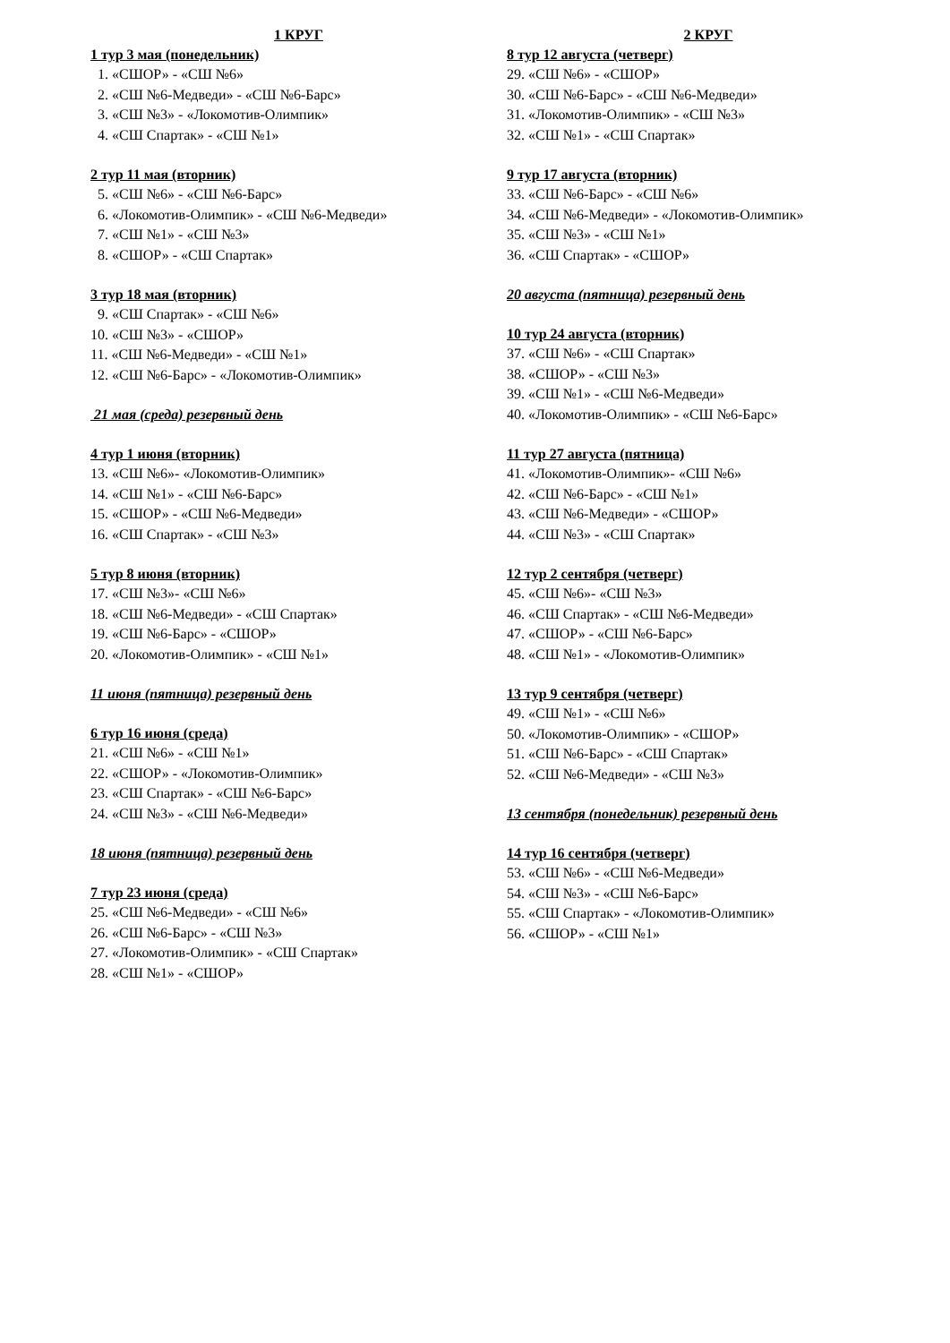1 КРУГ
1 тур 3 мая (понедельник)
1. «СШОР» - «СШ №6»
2. «СШ №6-Медведи» - «СШ №6-Барс»
3. «СШ №3» - «Локомотив-Олимпик»
4. «СШ Спартак» - «СШ №1»
2 тур 11 мая (вторник)
5. «СШ №6» - «СШ №6-Барс»
6. «Локомотив-Олимпик» - «СШ №6-Медведи»
7. «СШ №1» - «СШ №3»
8. «СШОР» - «СШ Спартак»
3 тур 18 мая (вторник)
9. «СШ Спартак» - «СШ №6»
10. «СШ №3» - «СШОР»
11. «СШ №6-Медведи» - «СШ №1»
12. «СШ №6-Барс» - «Локомотив-Олимпик»
21 мая (среда) резервный день
4 тур 1 июня (вторник)
13. «СШ №6»- «Локомотив-Олимпик»
14. «СШ №1» - «СШ №6-Барс»
15. «СШОР» - «СШ №6-Медведи»
16. «СШ Спартак» - «СШ №3»
5 тур 8 июня (вторник)
17. «СШ №3»- «СШ №6»
18. «СШ №6-Медведи» - «СШ Спартак»
19. «СШ №6-Барс» - «СШОР»
20. «Локомотив-Олимпик» - «СШ №1»
11 июня (пятница) резервный день
6 тур 16 июня (среда)
21. «СШ №6» - «СШ №1»
22. «СШОР» - «Локомотив-Олимпик»
23. «СШ Спартак» - «СШ №6-Барс»
24. «СШ №3» - «СШ №6-Медведи»
18 июня (пятница) резервный день
7 тур 23 июня (среда)
25. «СШ №6-Медведи» - «СШ №6»
26. «СШ №6-Барс» - «СШ №3»
27. «Локомотив-Олимпик» - «СШ Спартак»
28. «СШ №1» - «СШОР»
2 КРУГ
8 тур 12 августа (четверг)
29. «СШ №6» - «СШОР»
30. «СШ №6-Барс» - «СШ №6-Медведи»
31. «Локомотив-Олимпик» - «СШ №3»
32. «СШ №1» - «СШ Спартак»
9 тур 17 августа (вторник)
33. «СШ №6-Барс» - «СШ №6»
34. «СШ №6-Медведи» - «Локомотив-Олимпик»
35. «СШ №3» - «СШ №1»
36. «СШ Спартак» - «СШОР»
20 августа (пятница) резервный день
10 тур 24 августа (вторник)
37. «СШ №6» - «СШ Спартак»
38. «СШОР» - «СШ №3»
39. «СШ №1» - «СШ №6-Медведи»
40. «Локомотив-Олимпик» - «СШ №6-Барс»
11 тур 27 августа (пятница)
41. «Локомотив-Олимпик»- «СШ №6»
42. «СШ №6-Барс» - «СШ №1»
43. «СШ №6-Медведи» - «СШОР»
44. «СШ №3» - «СШ Спартак»
12 тур 2 сентября (четверг)
45. «СШ №6»- «СШ №3»
46. «СШ Спартак» - «СШ №6-Медведи»
47. «СШОР» - «СШ №6-Барс»
48. «СШ №1» - «Локомотив-Олимпик»
13 тур 9 сентября (четверг)
49. «СШ №1» - «СШ №6»
50. «Локомотив-Олимпик» - «СШОР»
51. «СШ №6-Барс» - «СШ Спартак»
52. «СШ №6-Медведи» - «СШ №3»
13 сентября (понедельник) резервный день
14 тур 16 сентября (четверг)
53. «СШ №6» - «СШ №6-Медведи»
54. «СШ №3» - «СШ №6-Барс»
55. «СШ Спартак» - «Локомотив-Олимпик»
56. «СШОР» - «СШ №1»